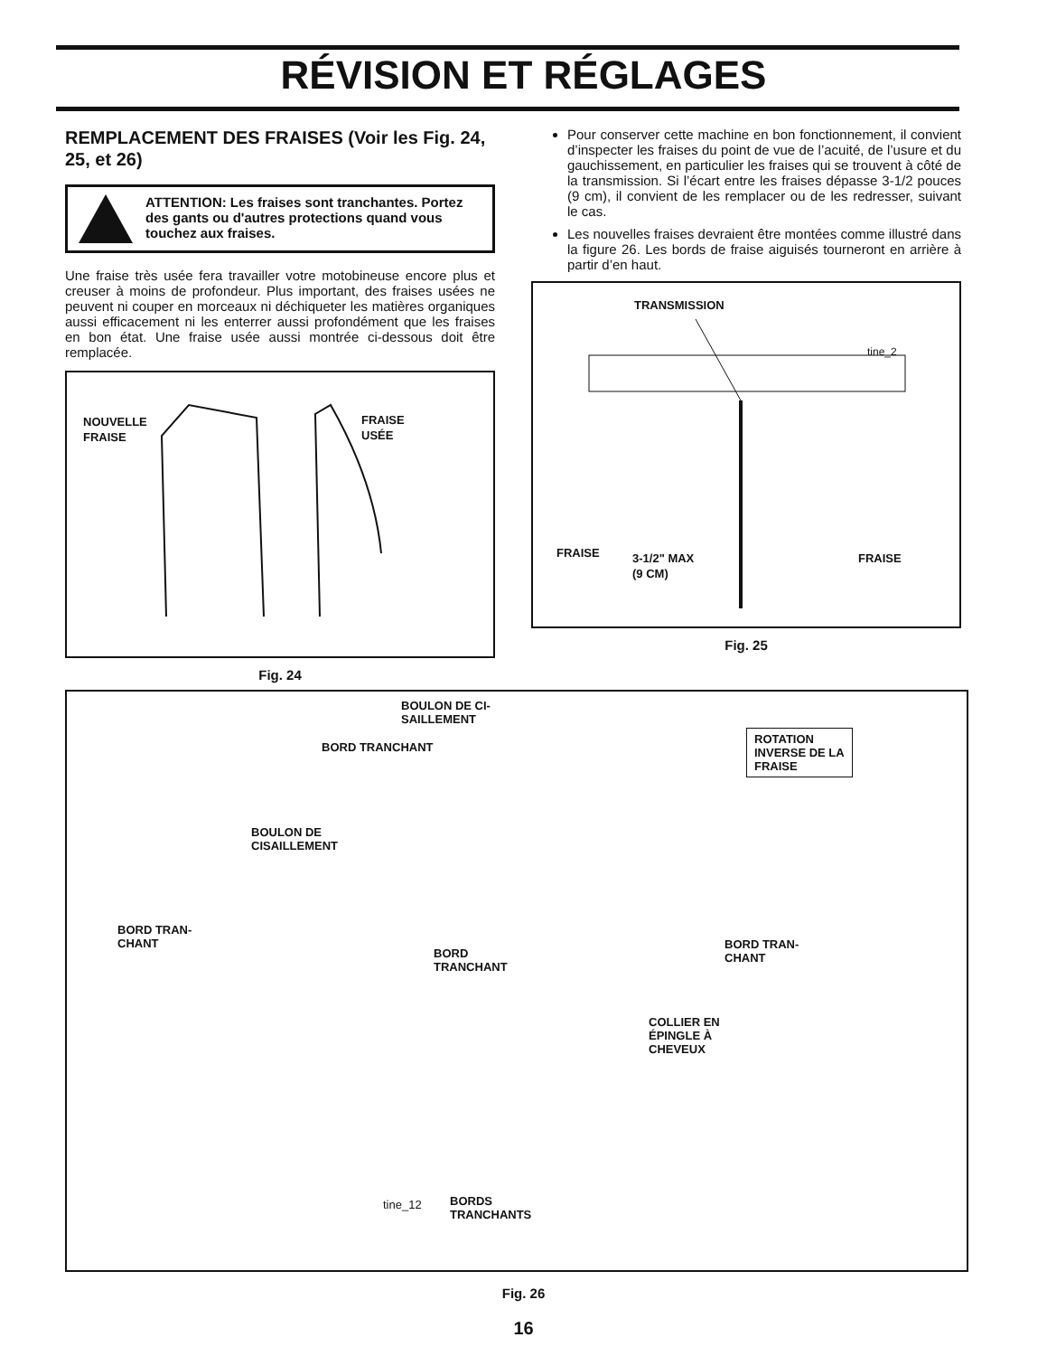RÉVISION ET RÉGLAGES
REMPLACEMENT DES FRAISES (Voir les Fig. 24, 25, et 26)
ATTENTION: Les fraises sont tranchantes. Portez des gants ou d'autres protections quand vous touchez aux fraises.
Une fraise très usée fera travailler votre motobineuse encore plus et creuser à moins de profondeur. Plus important, des fraises usées ne peuvent ni couper en morceaux ni déchiqueter les matières organiques aussi efficacement ni les enterrer aussi profondément que les fraises en bon état. Une fraise usée aussi montrée ci-dessous doit être remplacée.
NOUVELLE
FRAISE
FRAISE
USÉE
Fig. 24
Pour conserver cette machine en bon fonctionnement, il convient d’inspecter les fraises du point de vue de l’acuité, de l’usure et du gauchissement, en particulier les fraises qui se trouvent à côté de la transmission. Si l’écart entre les fraises dépasse 3-1/2 pouces (9 cm), il convient de les remplacer ou de les redresser, suivant le cas.
Les nouvelles fraises devraient être montées comme illustré dans la figure 26. Les bords de fraise aiguisés tourneront en arrière à partir d’en haut.
TRANSMISSION
tine_2
FRAISE
3-1/2" MAX
(9 CM)
FRAISE
Fig. 25
BOULON DE CI-
SAILLEMENT
BORD TRANCHANT
ROTATION
INVERSE DE LA
FRAISE
BOULON DE
CISAILLEMENT
BORD TRAN-
CHANT
BORD
TRANCHANT
BORD TRAN-
CHANT
COLLIER EN
ÉPINGLE À
CHEVEUX
tine_12
BORDS
TRANCHANTS
Fig. 26
16